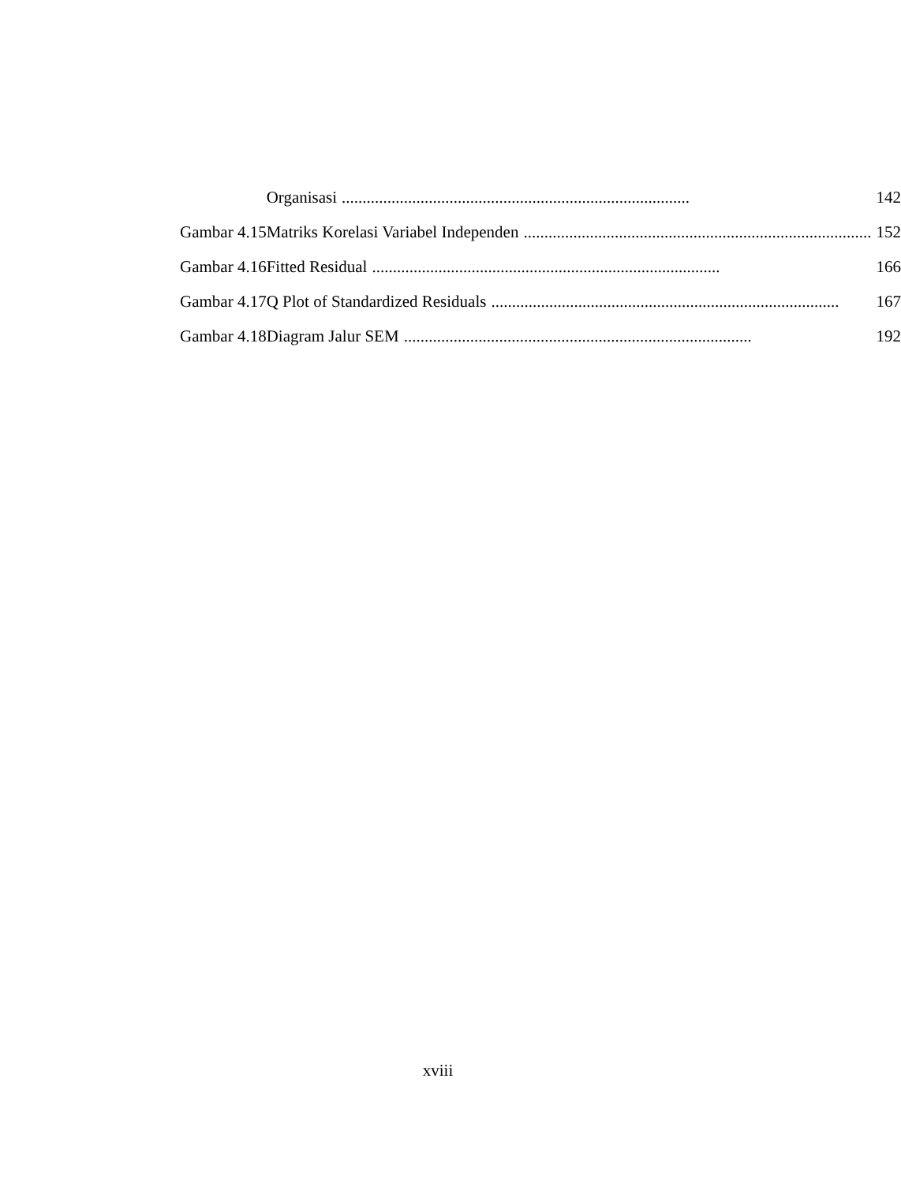| | Organisasi .................................................................................... | 142 |
| Gambar 4.15 | Matriks Korelasi Variabel Independen .................................................................................... | 152 |
| Gambar 4.16 | Fitted Residual .................................................................................... | 166 |
| Gambar 4.17 | Q Plot of Standardized Residuals .................................................................................... | 167 |
| Gambar 4.18 | Diagram Jalur SEM .................................................................................... | 192 |
xviii